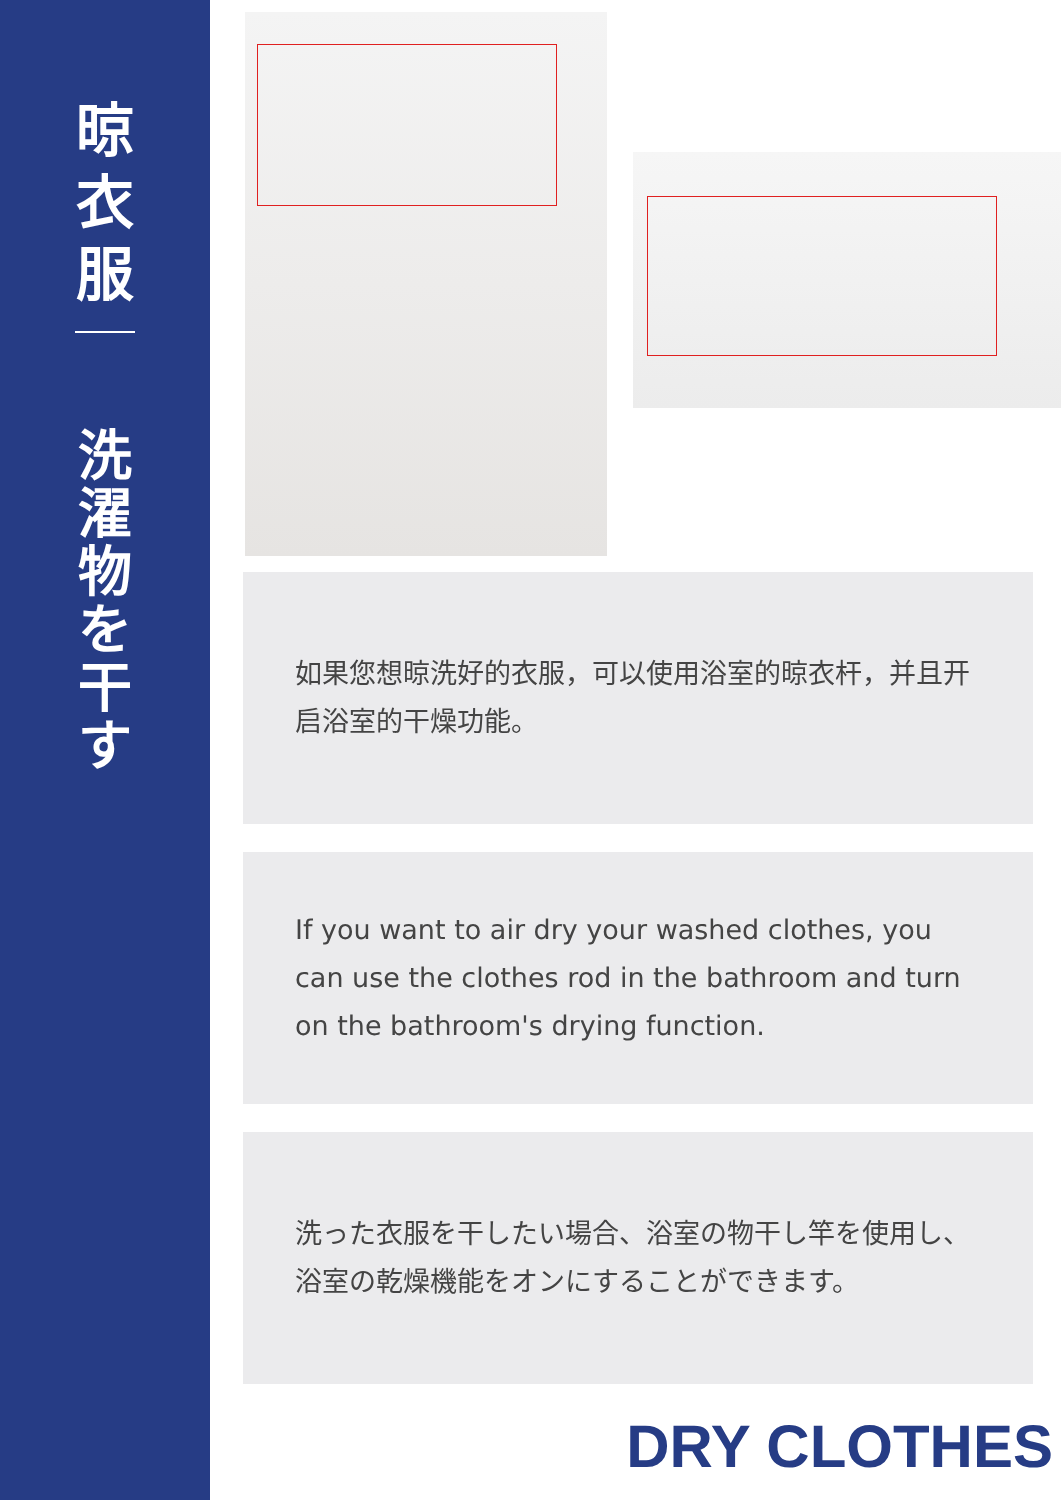晾
衣
服
洗
濯
物
を
干
す
如果您想晾洗好的衣服，可以使用浴室的晾衣杆，并且开启浴室的干燥功能。
If you want to air dry your washed clothes, you can use the clothes rod in the bathroom and turn on the bathroom's drying function.
洗った衣服を干したい場合、浴室の物干し竿を使用し、浴室の乾燥機能をオンにすることができます。
DRY CLOTHES